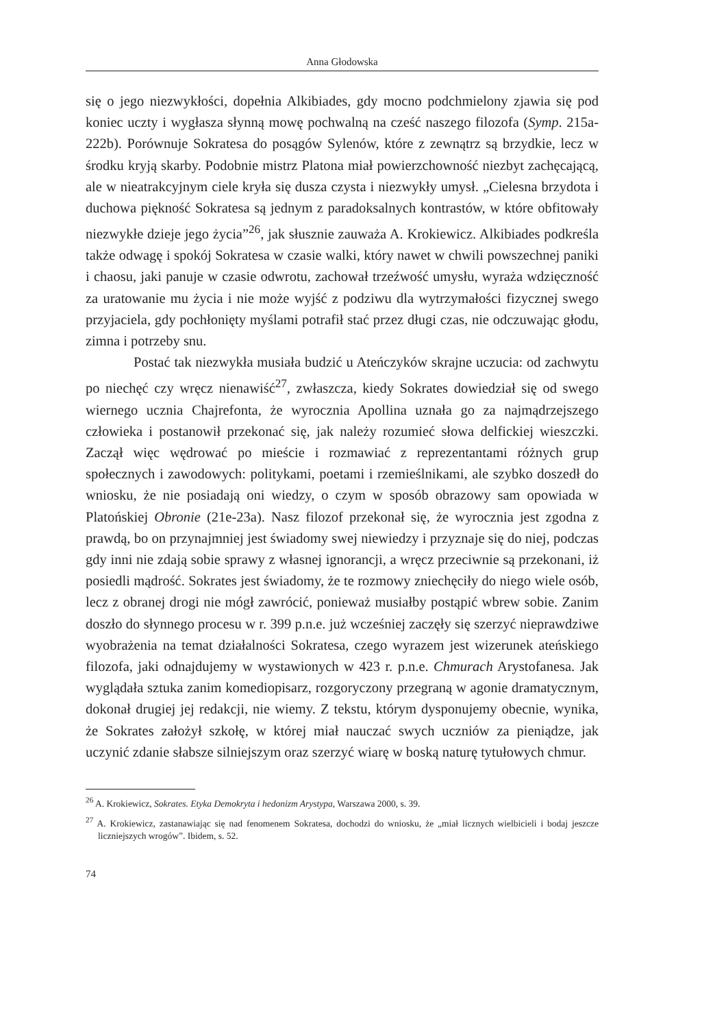Anna Głodowska
się o jego niezwykłości, dopełnia Alkibiades, gdy mocno podchmielony zjawia się pod koniec uczty i wygłasza słynną mowę pochwalną na cześć naszego filozofa (Symp. 215a-222b). Porównuje Sokratesa do posągów Sylenów, które z zewnątrz są brzydkie, lecz w środku kryją skarby. Podobnie mistrz Platona miał powierzchowność niezbyt zachęcającą, ale w nieatrakcyjnym ciele kryła się dusza czysta i niezwykły umysł. „Cielesna brzydota i duchowa piękność Sokratesa są jednym z paradoksalnych kontrastów, w które obfitowały niezwykłe dzieje jego życia”<sup>26</sup>, jak słusznie zauważa A. Krokiewicz. Alkibiades podkreśla także odwagę i spokój Sokratesa w czasie walki, który nawet w chwili powszechnej paniki i chaosu, jaki panuje w czasie odwrotu, zachował trzeźwość umysłu, wyraża wdzięczność za uratowanie mu życia i nie może wyjść z podziwu dla wytrzymałości fizycznej swego przyjaciela, gdy pochłonięty myślami potrafił stać przez długi czas, nie odczuwając głodu, zimna i potrzeby snu.
Postać tak niezwykła musiała budzić u Ateńczyków skrajne uczucia: od zachwytu po niechęć czy wręcz nienawiść<sup>27</sup>, zwłaszcza, kiedy Sokrates dowiedział się od swego wiernego ucznia Chajrefonta, że wyrocznia Apollina uznała go za najmądrzejszego człowieka i postanowił przekonać się, jak należy rozumieć słowa delfickiej wieszczki. Zaczął więc wędrować po mieście i rozmawiać z reprezentantami różnych grup społecznych i zawodowych: politykami, poetami i rzemieślnikami, ale szybko doszedł do wniosku, że nie posiadają oni wiedzy, o czym w sposób obrazowy sam opowiada w Platońskiej Obronie (21e-23a). Nasz filozof przekonał się, że wyrocznia jest zgodna z prawdą, bo on przynajmniej jest świadomy swej niewiedzy i przyznaje się do niej, podczas gdy inni nie zdają sobie sprawy z własnej ignorancji, a wręcz przeciwnie są przekonani, iż posiedli mądrość. Sokrates jest świadomy, że te rozmowy zniechęciły do niego wiele osób, lecz z obranej drogi nie mógł zawrócić, ponieważ musiałby postąpić wbrew sobie. Zanim doszło do słynnego procesu w r. 399 p.n.e. już wcześniej zaczęły się szerzyć nieprawdziwe wyobrażenia na temat działalności Sokratesa, czego wyrazem jest wizerunek ateńskiego filozofa, jaki odnajdujemy w wystawionych w 423 r. p.n.e. Chmurach Arystofanesa. Jak wyglądała sztuka zanim komediopisarz, rozgoryczony przegraną w agonie dramatycznym, dokonał drugiej jej redakcji, nie wiemy. Z tekstu, którym dysponujemy obecnie, wynika, że Sokrates założył szkołę, w której miał nauczać swych uczniów za pieniądze, jak uczynić zdanie słabsze silniejszym oraz szerzyć wiarę w boską naturę tytułowych chmur.
<sup>26</sup> A. Krokiewicz, Sokrates. Etyka Demokryta i hedonizm Arystypa, Warszawa 2000, s. 39.
<sup>27</sup> A. Krokiewicz, zastanawiając się nad fenomenem Sokratesa, dochodzi do wniosku, że „miał licznych wielbicieli i bodaj jeszcze liczniejszych wrogów”. Ibidem, s. 52.
74